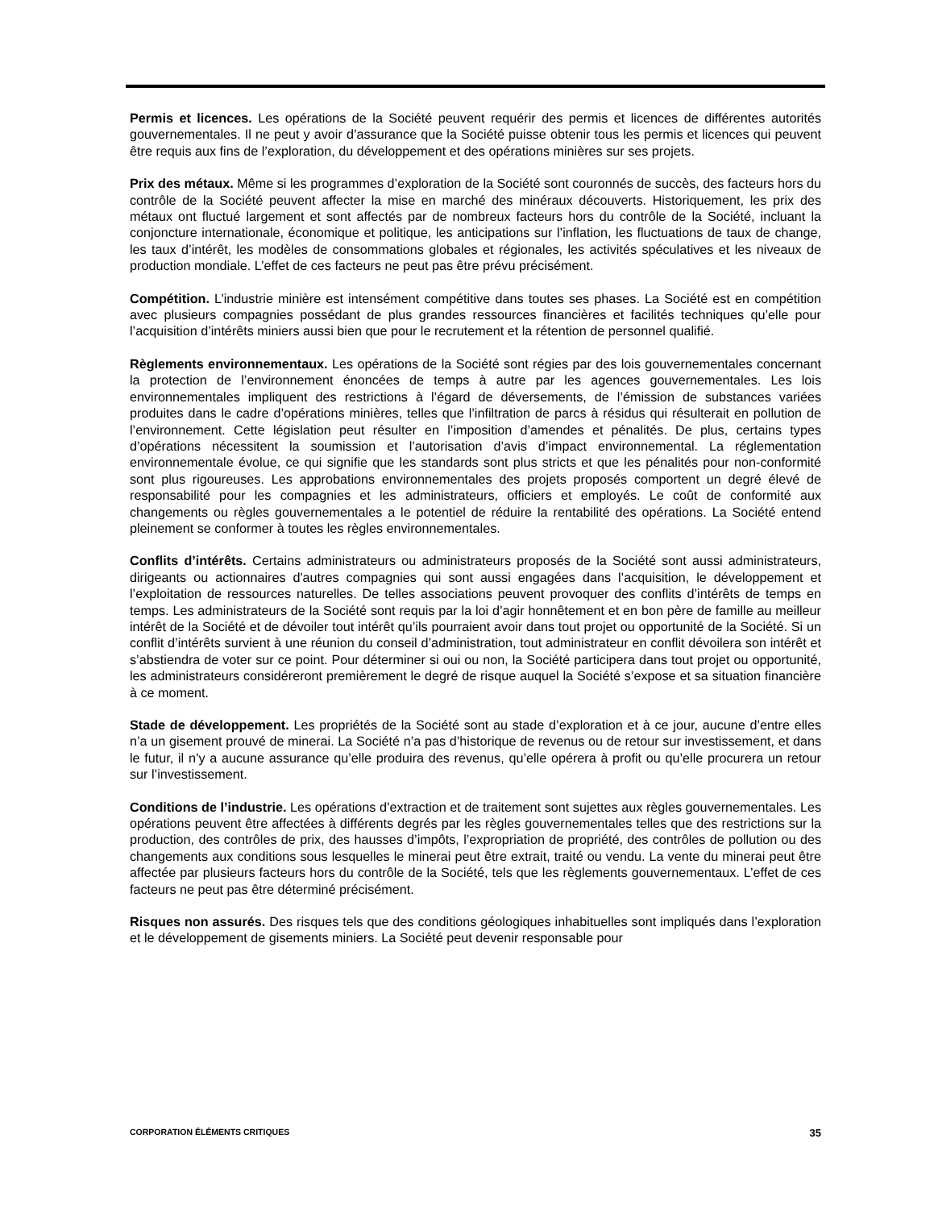Permis et licences. Les opérations de la Société peuvent requérir des permis et licences de différentes autorités gouvernementales. Il ne peut y avoir d’assurance que la Société puisse obtenir tous les permis et licences qui peuvent être requis aux fins de l’exploration, du développement et des opérations minières sur ses projets.
Prix des métaux. Même si les programmes d’exploration de la Société sont couronnés de succès, des facteurs hors du contrôle de la Société peuvent affecter la mise en marché des minéraux découverts. Historiquement, les prix des métaux ont fluctué largement et sont affectés par de nombreux facteurs hors du contrôle de la Société, incluant la conjoncture internationale, économique et politique, les anticipations sur l’inflation, les fluctuations de taux de change, les taux d’intérêt, les modèles de consommations globales et régionales, les activités spéculatives et les niveaux de production mondiale. L’effet de ces facteurs ne peut pas être prévu précisément.
Compétition. L’industrie minière est intensément compétitive dans toutes ses phases. La Société est en compétition avec plusieurs compagnies possédant de plus grandes ressources financières et facilités techniques qu’elle pour l’acquisition d’intérêts miniers aussi bien que pour le recrutement et la rétention de personnel qualifié.
Règlements environnementaux. Les opérations de la Société sont régies par des lois gouvernementales concernant la protection de l’environnement énoncées de temps à autre par les agences gouvernementales. Les lois environnementales impliquent des restrictions à l’égard de déversements, de l’émission de substances variées produites dans le cadre d’opérations minières, telles que l’infiltration de parcs à résidus qui résulterait en pollution de l’environnement. Cette législation peut résulter en l’imposition d’amendes et pénalités. De plus, certains types d’opérations nécessitent la soumission et l’autorisation d’avis d’impact environnemental. La réglementation environnementale évolue, ce qui signifie que les standards sont plus stricts et que les pénalités pour non-conformité sont plus rigoureuses. Les approbations environnementales des projets proposés comportent un degré élevé de responsabilité pour les compagnies et les administrateurs, officiers et employés. Le coût de conformité aux changements ou règles gouvernementales a le potentiel de réduire la rentabilité des opérations. La Société entend pleinement se conformer à toutes les règles environnementales.
Conflits d’intérêts. Certains administrateurs ou administrateurs proposés de la Société sont aussi administrateurs, dirigeants ou actionnaires d'autres compagnies qui sont aussi engagées dans l’acquisition, le développement et l’exploitation de ressources naturelles. De telles associations peuvent provoquer des conflits d’intérêts de temps en temps. Les administrateurs de la Société sont requis par la loi d’agir honnêtement et en bon père de famille au meilleur intérêt de la Société et de dévoiler tout intérêt qu’ils pourraient avoir dans tout projet ou opportunité de la Société. Si un conflit d’intérêts survient à une réunion du conseil d’administration, tout administrateur en conflit dévoilera son intérêt et s’abstiendra de voter sur ce point. Pour déterminer si oui ou non, la Société participera dans tout projet ou opportunité, les administrateurs considéreront premièrement le degré de risque auquel la Société s’expose et sa situation financière à ce moment.
Stade de développement. Les propriétés de la Société sont au stade d’exploration et à ce jour, aucune d’entre elles n’a un gisement prouvé de minerai. La Société n’a pas d’historique de revenus ou de retour sur investissement, et dans le futur, il n’y a aucune assurance qu’elle produira des revenus, qu’elle opérera à profit ou qu’elle procurera un retour sur l’investissement.
Conditions de l’industrie. Les opérations d’extraction et de traitement sont sujettes aux règles gouvernementales. Les opérations peuvent être affectées à différents degrés par les règles gouvernementales telles que des restrictions sur la production, des contrôles de prix, des hausses d’impôts, l’expropriation de propriété, des contrôles de pollution ou des changements aux conditions sous lesquelles le minerai peut être extrait, traité ou vendu. La vente du minerai peut être affectée par plusieurs facteurs hors du contrôle de la Société, tels que les règlements gouvernementaux. L’effet de ces facteurs ne peut pas être déterminé précisément.
Risques non assurés. Des risques tels que des conditions géologiques inhabituelles sont impliqués dans l’exploration et le développement de gisements miniers. La Société peut devenir responsable pour
CORPORATION ÉLÉMENTS CRITIQUES 35